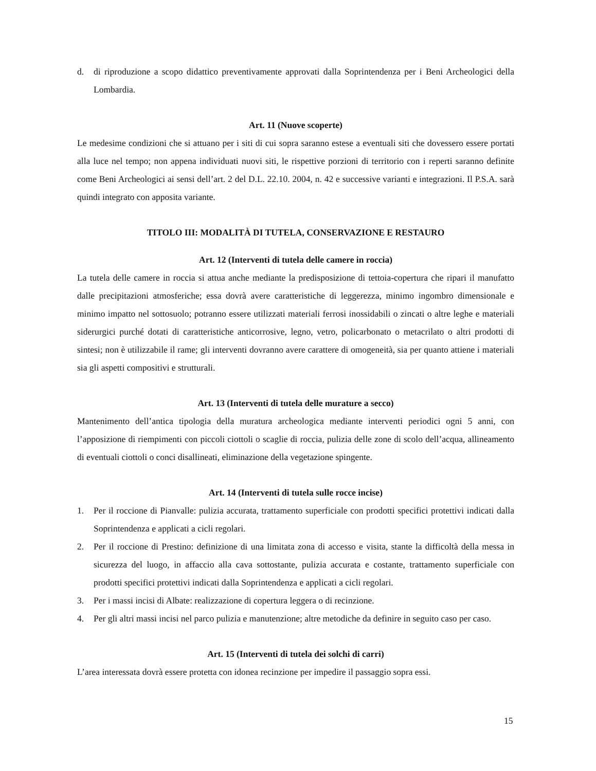d. di riproduzione a scopo didattico preventivamente approvati dalla Soprintendenza per i Beni Archeologici della Lombardia.
Art. 11 (Nuove scoperte)
Le medesime condizioni che si attuano per i siti di cui sopra saranno estese a eventuali siti che dovessero essere portati alla luce nel tempo; non appena individuati nuovi siti, le rispettive porzioni di territorio con i reperti saranno definite come Beni Archeologici ai sensi dell’art. 2 del D.L. 22.10. 2004, n. 42 e successive varianti e integrazioni. Il P.S.A. sarà quindi integrato con apposita variante.
TITOLO III: MODALITÀ DI TUTELA, CONSERVAZIONE E RESTAURO
Art. 12 (Interventi di tutela delle camere in roccia)
La tutela delle camere in roccia si attua anche mediante la predisposizione di tettoia-copertura che ripari il manufatto dalle precipitazioni atmosferiche; essa dovrà avere caratteristiche di leggerezza, minimo ingombro dimensionale e minimo impatto nel sottosuolo; potranno essere utilizzati materiali ferrosi inossidabili o zincati o altre leghe e materiali siderurgici purché dotati di caratteristiche anticorrosive, legno, vetro, policarbonato o metacrilato o altri prodotti di sintesi; non è utilizzabile il rame; gli interventi dovranno avere carattere di omogeneità, sia per quanto attiene i materiali sia gli aspetti compositivi e strutturali.
Art. 13 (Interventi di tutela delle murature a secco)
Mantenimento dell’antica tipologia della muratura archeologica mediante interventi periodici ogni 5 anni, con l’apposizione di riempimenti con piccoli ciottoli o scaglie di roccia, pulizia delle zone di scolo dell’acqua, allineamento di eventuali ciottoli o conci disallineati, eliminazione della vegetazione spingente.
Art. 14 (Interventi di tutela sulle rocce incise)
1. Per il roccione di Pianvalle: pulizia accurata, trattamento superficiale con prodotti specifici protettivi indicati dalla Soprintendenza e applicati a cicli regolari.
2. Per il roccione di Prestino: definizione di una limitata zona di accesso e visita, stante la difficoltà della messa in sicurezza del luogo, in affaccio alla cava sottostante, pulizia accurata e costante, trattamento superficiale con prodotti specifici protettivi indicati dalla Soprintendenza e applicati a cicli regolari.
3. Per i massi incisi di Albate: realizzazione di copertura leggera o di recinzione.
4. Per gli altri massi incisi nel parco pulizia e manutenzione; altre metodiche da definire in seguito caso per caso.
Art. 15 (Interventi di tutela dei solchi di carri)
L’area interessata dovrà essere protetta con idonea recinzione per impedire il passaggio sopra essi.
15